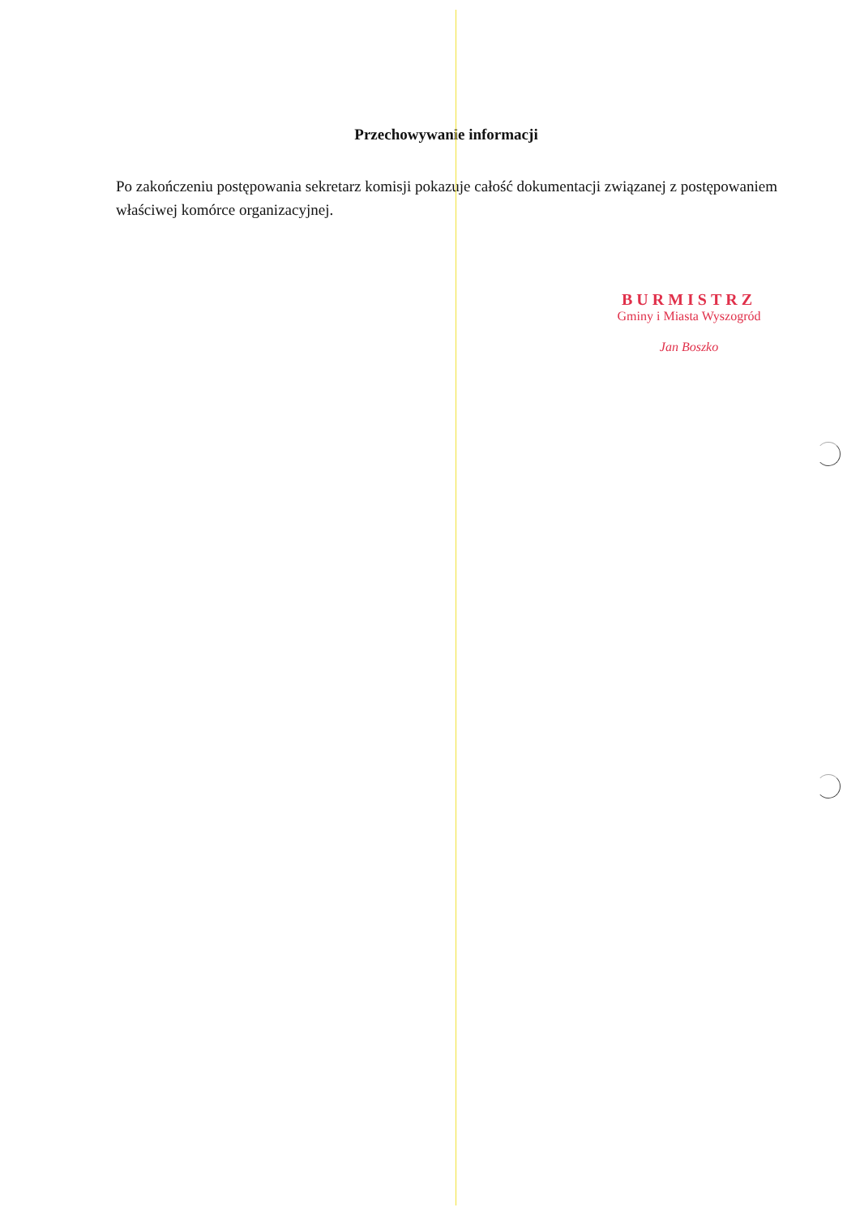Przechowywanie informacji
Po zakończeniu postępowania sekretarz komisji pokazuje całość dokumentacji związanej z postępowaniem właściwej komórce organizacyjnej.
BURMISTRZ
Gminy i Miasta Wyszogród
Jan Boszko